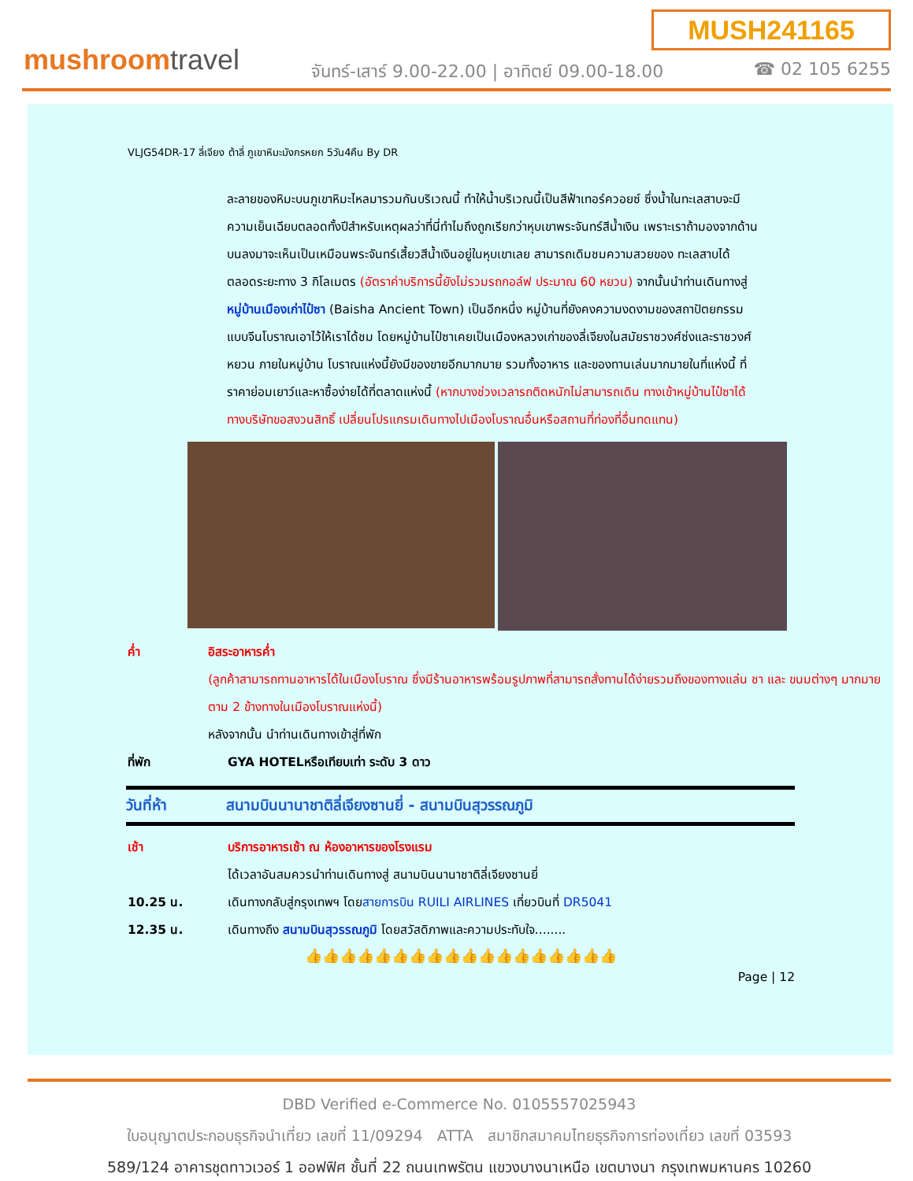MUSH241165
mushroomtravel
จันทร์-เสาร์ 9.00-22.00 | อาทิตย์ 09.00-18.00
☎ 02 105 6255
VLJG54DR-17 ลี่เจียง ต้าลี่ ภูเขาหิมะมังกรหยก 5วัน4คืน By DR
ละลายของหิมะบนภูเขาหิมะไหลมารวมกันบริเวณนี้ ทำให้น้ำบริเวณนี้เป็นสีฟ้าเทอร์ควอยซ์ ซึ่งน้ำในทะเลสาบจะมีความเย็นเฉียบตลอดทั้งปีสำหรับเหตุผลว่าที่นี่ทำไมถึงถูกเรียกว่าหุบเขาพระจันทร์สีน้ำเงิน เพราะเราถ้ามองจากด้านบนลงมาจะเห็นเป็นเหมือนพระจันทร์เสี้ยวสีน้ำเงินอยู่ในหุบเขาเลย สามารถเดิมชมความสวยของ ทะเลสาบได้ตลอดระยะทาง 3 กิโลเมตร (อัตราค่าบริการนี้ยังไม่รวมรถกอล์ฟ ประมาณ 60 หยวน) จากนั้นนำท่านเดินทางสู่ หมู่บ้านเมืองเก่าไป๋ซา (Baisha Ancient Town) เป็นอีกหนึ่ง หมู่บ้านที่ยังคงความงดงามของสถาปัตยกรรมแบบจีนโบราณเอาไว้ให้เราได้ชม โดยหมู่บ้านไป๋ซาเคยเป็นเมืองหลวงเก่าของลี่เจียงในสมัยราชวงศ์ซ่งและราชวงศ์หยวน ภายในหมู่บ้าน โบราณแห่งนี้ยังมีของขายอีกมากมาย รวมทั้งอาหาร และของทานเล่นมากมายในที่แห่งนี้ ที่ราคาย่อมเยาว์และหาซื้อง่ายได้ที่ตลาดแห่งนี้ (หากบางช่วงเวลารถติดหนักไม่สามารถเดิน ทางเข้าหมู่บ้านไป๋ซาได้ ทางบริษัทขอสงวนสิทธิ์ เปลี่ยนโปรแกรมเดินทางไปเมืองโบราณอื่นหรือสถานที่ท่องที่อื่นทดแทน)
ค่ำ อิสระอาหารค่ำ
(ลูกค้าสามารถทานอาหารได้ในเมืองโบราณ ซึ่งมีร้านอาหารพร้อมรูปภาพที่สามารถสั่งทานได้ง่ายรวมถึงของทางแล่น ชา และ ขนมต่างๆ มากมาย ตาม 2 ข้างทางในเมืองโบราณแห่งนี้)
หลังจากนั้น นำท่านเดินทางเข้าสู่ที่พัก
ที่พัก GYA HOTELหรือเทียบเท่า ระดับ 3 ดาว
วันที่ห้า สนามบินนานาชาติลี่เจียงซานยี่ - สนามบินสุวรรณภูมิ
เช้า บริการอาหารเช้า ณ ห้องอาหารของโรงแรม
ได้เวลาอันสมควรนำท่านเดินทางสู่ สนามบินนานาชาติลี่เจียงซานยี่
10.25 น. เดินทางกลับสู่กรุงเทพฯ โดยสายการบิน RUILI AIRLINES เที่ยวบินที่ DR5041
12.35 น. เดินทางถึง สนามบินสุวรรณภูมิ โดยสวัสดิภาพและความประทับใจ........
👍👍👍👍👍👍👍👍👍👍👍👍👍👍👍👍👍👍
Page | 12
DBD Verified e-Commerce No. 0105557025943
ใบอนุญาตประกอบธุรกิจนำเที่ยว เลขที่ 11/09294 ATTA สมาชิกสมาคมไทยธุรกิจการท่องเที่ยว เลขที่ 03593
589/124 อาคารชุดทาวเวอร์ 1 ออฟฟิศ ชั้นที่ 22 ถนนเทพรัตน แขวงบางนาเหนือ เขตบางนา กรุงเทพมหานคร 10260